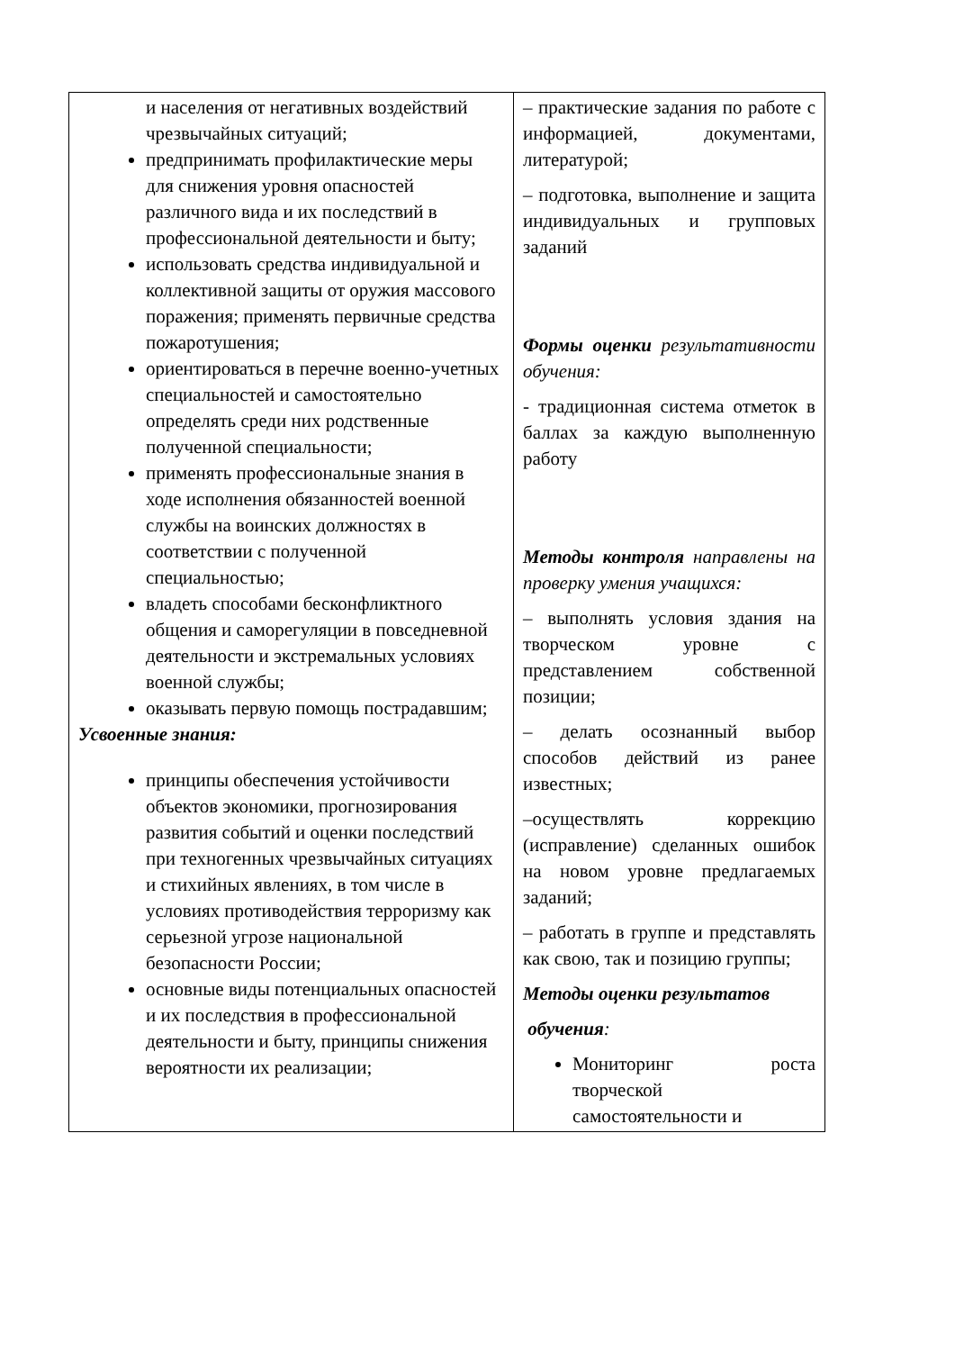| и населения от негативных воздействий чрезвычайных ситуаций; предпринимать профилактические меры для снижения уровня опасностей различного вида и их последствий в профессиональной деятельности и быту; использовать средства индивидуальной и коллективной защиты от оружия массового поражения; применять первичные средства пожаротушения; ориентироваться в перечне военно-учетных специальностей и самостоятельно определять среди них родственные полученной специальности; применять профессиональные знания в ходе исполнения обязанностей военной службы на воинских должностях в соответствии с полученной специальностью; владеть способами бесконфликтного общения и саморегуляции в повседневной деятельности и экстремальных условиях военной службы; оказывать первую помощь пострадавшим; Усвоенные знания: принципы обеспечения устойчивости объектов экономики, прогнозирования развития событий и оценки последствий при техногенных чрезвычайных ситуациях и стихийных явлениях, в том числе в условиях противодействия терроризму как серьезной угрозе национальной безопасности России; основные виды потенциальных опасностей и их последствия в профессиональной деятельности и быту, принципы снижения вероятности их реализации; | – практические задания по работе с информацией, документами, литературой; – подготовка, выполнение и защита индивидуальных и групповых заданий Формы оценки результативности обучения: - традиционная система отметок в баллах за каждую выполненную работу Методы контроля направлены на проверку умения учащихся: – выполнять условия здания на творческом уровне с представлением собственной позиции; – делать осознанный выбор способов действий из ранее известных; –осуществлять коррекцию (исправление) сделанных ошибок на новом уровне предлагаемых заданий; – работать в группе и представлять как свою, так и позицию группы; Методы оценки результатов обучения : Мониторинг роста творческой самостоятельности и |